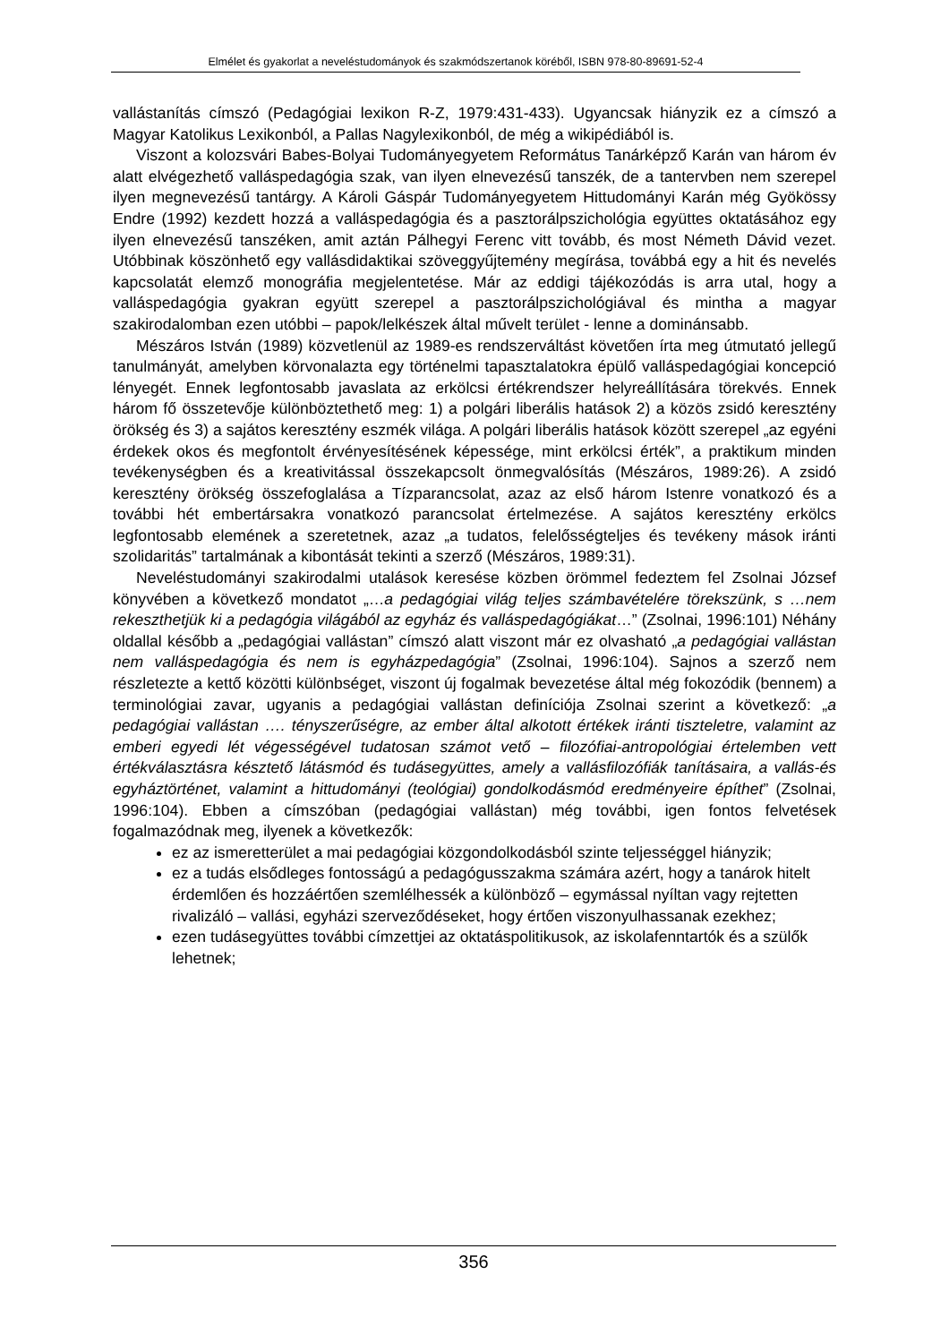Elmélet és gyakorlat a neveléstudományok és szakmódszertanok köréből, ISBN 978-80-89691-52-4
vallástanítás címszó (Pedagógiai lexikon R-Z, 1979:431-433). Ugyancsak hiányzik ez a címszó a Magyar Katolikus Lexikonból, a Pallas Nagylexikonból, de még a wikipédiából is.
Viszont a kolozsvári Babes-Bolyai Tudományegyetem Református Tanárképző Karán van három év alatt elvégezhető valláspedagógia szak, van ilyen elnevezésű tanszék, de a tantervben nem szerepel ilyen megnevezésű tantárgy. A Károli Gáspár Tudományegyetem Hittudományi Karán még Gyökössy Endre (1992) kezdett hozzá a valláspedagógia és a pasztorálpszichológia együttes oktatásához egy ilyen elnevezésű tanszéken, amit aztán Pálhegyi Ferenc vitt tovább, és most Németh Dávid vezet. Utóbbinak köszönhető egy vallásdidaktikai szöveggyűjtemény megírása, továbbá egy a hit és nevelés kapcsolatát elemző monográfia megjelentetése. Már az eddigi tájékozódás is arra utal, hogy a valláspedagógia gyakran együtt szerepel a pasztorálpszichológiával és mintha a magyar szakirodalomban ezen utóbbi – papok/lelkészek által művelt terület - lenne a dominánsabb.
Mészáros István (1989) közvetlenül az 1989-es rendszerváltást követően írta meg útmutató jellegű tanulmányát, amelyben körvonalazta egy történelmi tapasztalatokra épülő vallásp­edagógiai koncepció lényegét. Ennek legfontosabb javaslata az erkölcsi értékrendszer helyreállítására törekvés. Ennek három fő összetevője különböztethető meg: 1) a polgári liberális hatások 2) a közös zsidó keresztény örökség és 3) a sajátos keresztény eszmék világa. A polgári liberális hatások között szerepel „az egyéni érdekek okos és megfontolt érvényesítésének képessége, mint erkölcsi érték”, a praktikum minden tevékenységben és a kreativitással összekapcsolt önmegvalósítás (Mészáros, 1989:26). A zsidó keresztény örökség összefoglalása a Tízparancsolat, azaz az első három Istenre vonatkozó és a további hét embertársakra vonatkozó parancsolat értelmezése. A sajátos keresztény erkölcs legfontosabb elemének a szeretetnek, azaz „a tudatos, felelősségteljes és tevékeny mások iránti szolidaritás” tartalmának a kibontását tekinti a szerző (Mészáros, 1989:31).
Neveléstudományi szakirodalmi utalások keresése közben örömmel fedeztem fel Zsolnai József könyvében a következő mondatot „…a pedagógiai világ teljes számbavételére törekszünk, s …nem rekeszthetjük ki a pedagógia világából az egyház és vallásp­edagógiákat…” (Zsolnai, 1996:101) Néhány oldallal később a „pedagógiai vallástan” címszó alatt viszont már ez olvasható „a pedagógiai vallástan nem vallásp­edagógia és nem is egyházpedagógia” (Zsolnai, 1996:104). Sajnos a szerző nem részletezte a kettő közötti különbséget, viszont új fogalmak bevezetése által még fokozódik (bennem) a terminológiai zavar, ugyanis a pedagógiai vallástan definíciója Zsolnai szerint a következő: „a pedagógiai vallástan …. tényszerűségre, az ember által alkotott értékek iránti tiszteletre, valamint az emberi egyedi lét végességével tudatosan számot vető – filozófiai-antropológiai értelemben vett értékválasztásra késztető látásmód és tudásegyüttes, amely a vallásfilozófiák tanításaira, a vallás-és egyháztörténet, valamint a hittudományi (teológiai) gondolkodásmód eredményeire építhet” (Zsolnai, 1996:104). Ebben a címszóban (pedagógiai vallástan) még további, igen fontos felvetések fogalmazódnak meg, ilyenek a következők:
ez az ismeretterület a mai pedagógiai közgondolkodásból szinte teljességgel hiányzik;
ez a tudás elsődleges fontosságú a pedagógusszakma számára azért, hogy a tanárok hitelt érdemlően és hozzáértően szemlélhessék a különböző – egymással nyíltan vagy rejtetten rivalizáló – vallási, egyházi szerveződéseket, hogy értően viszonyulhassanak ezekhez;
ezen tudásegyüttes további címzettjei az oktatáspolitikusok, az iskolafenntartók és a szülők lehetnek;
356